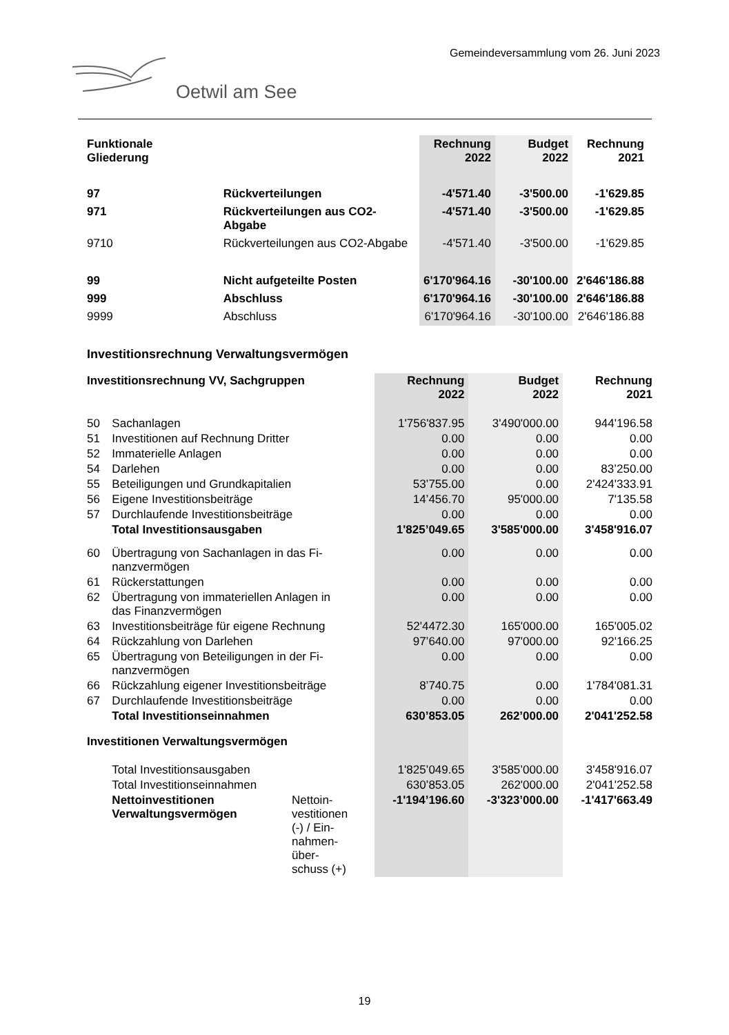Gemeindeversammlung vom 26. Juni 2023
Oetwil am See
| Funktionale Gliederung | | Rechnung 2022 | Budget 2022 | Rechnung 2021 |
| --- | --- | --- | --- | --- |
| 97 | Rückverteilungen | -4'571.40 | -3'500.00 | -1'629.85 |
| 971 | Rückverteilungen aus CO2-Abgabe | -4'571.40 | -3'500.00 | -1'629.85 |
| 9710 | Rückverteilungen aus CO2-Abgabe | -4'571.40 | -3'500.00 | -1'629.85 |
| 99 | Nicht aufgeteilte Posten | 6'170'964.16 | -30'100.00 | 2'646'186.88 |
| 999 | Abschluss | 6'170'964.16 | -30'100.00 | 2'646'186.88 |
| 9999 | Abschluss | 6'170'964.16 | -30'100.00 | 2'646'186.88 |
Investitionsrechnung Verwaltungsvermögen
| Investitionsrechnung VV, Sachgruppen | | | Rechnung 2022 | Budget 2022 | Rechnung 2021 |
| --- | --- | --- | --- | --- | --- |
| 50 | Sachanlagen | | 1'756'837.95 | 3'490'000.00 | 944'196.58 |
| 51 | Investitionen auf Rechnung Dritter | | 0.00 | 0.00 | 0.00 |
| 52 | Immaterielle Anlagen | | 0.00 | 0.00 | 0.00 |
| 54 | Darlehen | | 0.00 | 0.00 | 83’250.00 |
| 55 | Beteiligungen und Grundkapitalien | | 53’755.00 | 0.00 | 2'424'333.91 |
| 56 | Eigene Investitionsbeiträge | | 14’456.70 | 95'000.00 | 7'135.58 |
| 57 | Durchlaufende Investitionsbeiträge | | 0.00 | 0.00 | 0.00 |
| | Total Investitionsausgaben | | 1'825’049.65 | 3'585'000.00 | 3'458'916.07 |
| 60 | Übertragung von Sachanlagen in das Fi- nanzvermögen | | 0.00 | 0.00 | 0.00 |
| 61 | Rückerstattungen | | 0.00 | 0.00 | 0.00 |
| 62 | Übertragung von immateriellen Anlagen in das Finanzvermögen | | 0.00 | 0.00 | 0.00 |
| 63 | Investitionsbeiträge für eigene Rechnung | | 52'4472.30 | 165'000.00 | 165'005.02 |
| 64 | Rückzahlung von Darlehen | | 97’640.00 | 97'000.00 | 92'166.25 |
| 65 | Übertragung von Beteiligungen in der Fi- nanzvermögen | | 0.00 | 0.00 | 0.00 |
| 66 | Rückzahlung eigener Investitionsbeiträge | | 8’740.75 | 0.00 | 1'784'081.31 |
| 67 | Durchlaufende Investitionsbeiträge | | 0.00 | 0.00 | 0.00 |
| | Total Investitionseinnahmen | | 630’853.05 | 262’000.00 | 2'041'252.58 |
| Investitionen Verwaltungsvermögen | | | | | |
| | Total Investitionsausgaben | | 1'825’049.65 | 3'585’000.00 | 3'458'916.07 |
| | Total Investitionseinnahmen | | 630’853.05 | 262'000.00 | 2'041'252.58 |
| | Nettoinvestitionen Verwaltungsvermögen | Nettoin- vestitionen (-) / Ein- nahmen- über- schuss (+) | -1'194’196.60 | -3'323’000.00 | -1'417'663.49 |
19